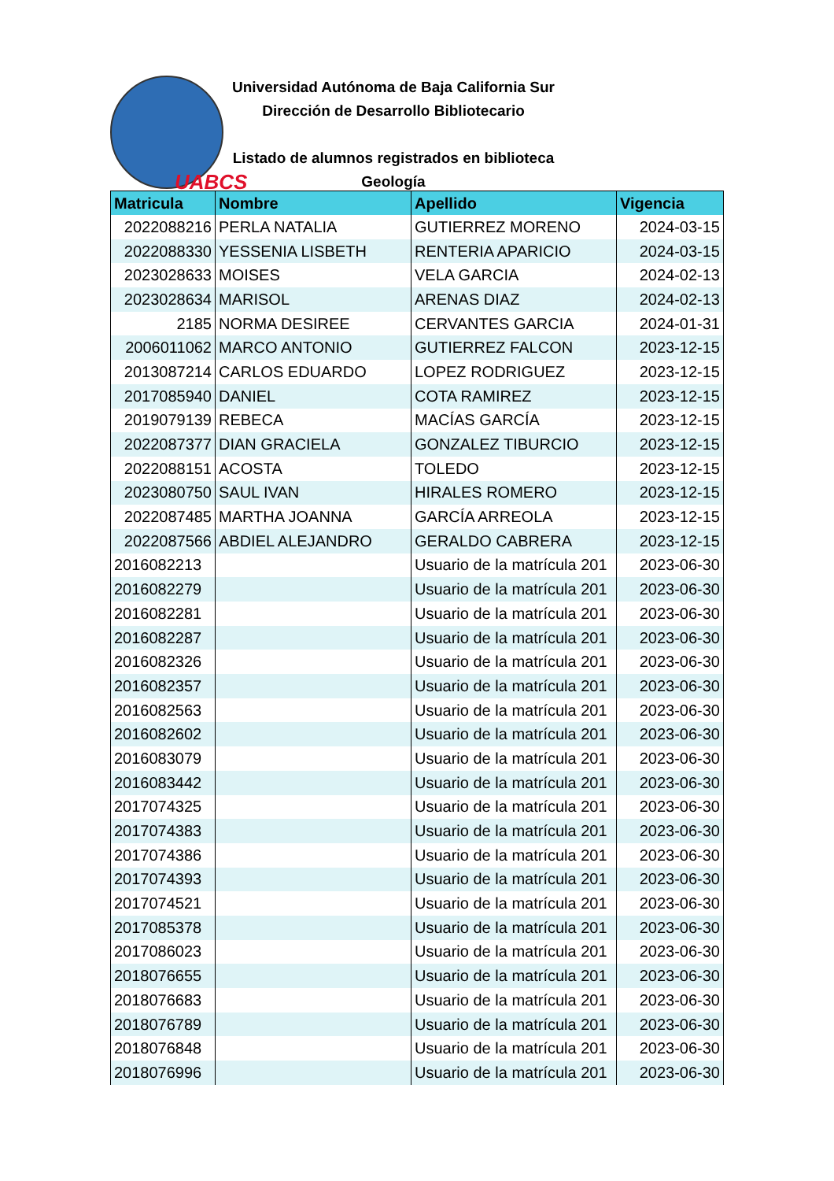UABCS
Universidad Autónoma de Baja California Sur
Dirección de Desarrollo Bibliotecario
Listado de alumnos registrados en biblioteca
Geología
| Matricula | Nombre | Apellido | Vigencia |
| --- | --- | --- | --- |
| 2022088216 | PERLA NATALIA | GUTIERREZ MORENO | 2024-03-15 |
| 2022088330 | YESSENIA LISBETH | RENTERIA APARICIO | 2024-03-15 |
| 2023028633 | MOISES | VELA GARCIA | 2024-02-13 |
| 2023028634 | MARISOL | ARENAS DIAZ | 2024-02-13 |
| 2185 | NORMA DESIREE | CERVANTES GARCIA | 2024-01-31 |
| 2006011062 | MARCO ANTONIO | GUTIERREZ FALCON | 2023-12-15 |
| 2013087214 | CARLOS EDUARDO | LOPEZ RODRIGUEZ | 2023-12-15 |
| 2017085940 | DANIEL | COTA RAMIREZ | 2023-12-15 |
| 2019079139 | REBECA | MACÍAS GARCÍA | 2023-12-15 |
| 2022087377 | DIAN GRACIELA | GONZALEZ TIBURCIO | 2023-12-15 |
| 2022088151 | ACOSTA | TOLEDO | 2023-12-15 |
| 2023080750 | SAUL IVAN | HIRALES ROMERO | 2023-12-15 |
| 2022087485 | MARTHA JOANNA | GARCÍA ARREOLA | 2023-12-15 |
| 2022087566 | ABDIEL ALEJANDRO | GERALDO CABRERA | 2023-12-15 |
| 2016082213 | | Usuario de la matrícula 201 | 2023-06-30 |
| 2016082279 | | Usuario de la matrícula 201 | 2023-06-30 |
| 2016082281 | | Usuario de la matrícula 201 | 2023-06-30 |
| 2016082287 | | Usuario de la matrícula 201 | 2023-06-30 |
| 2016082326 | | Usuario de la matrícula 201 | 2023-06-30 |
| 2016082357 | | Usuario de la matrícula 201 | 2023-06-30 |
| 2016082563 | | Usuario de la matrícula 201 | 2023-06-30 |
| 2016082602 | | Usuario de la matrícula 201 | 2023-06-30 |
| 2016083079 | | Usuario de la matrícula 201 | 2023-06-30 |
| 2016083442 | | Usuario de la matrícula 201 | 2023-06-30 |
| 2017074325 | | Usuario de la matrícula 201 | 2023-06-30 |
| 2017074383 | | Usuario de la matrícula 201 | 2023-06-30 |
| 2017074386 | | Usuario de la matrícula 201 | 2023-06-30 |
| 2017074393 | | Usuario de la matrícula 201 | 2023-06-30 |
| 2017074521 | | Usuario de la matrícula 201 | 2023-06-30 |
| 2017085378 | | Usuario de la matrícula 201 | 2023-06-30 |
| 2017086023 | | Usuario de la matrícula 201 | 2023-06-30 |
| 2018076655 | | Usuario de la matrícula 201 | 2023-06-30 |
| 2018076683 | | Usuario de la matrícula 201 | 2023-06-30 |
| 2018076789 | | Usuario de la matrícula 201 | 2023-06-30 |
| 2018076848 | | Usuario de la matrícula 201 | 2023-06-30 |
| 2018076996 | | Usuario de la matrícula 201 | 2023-06-30 |